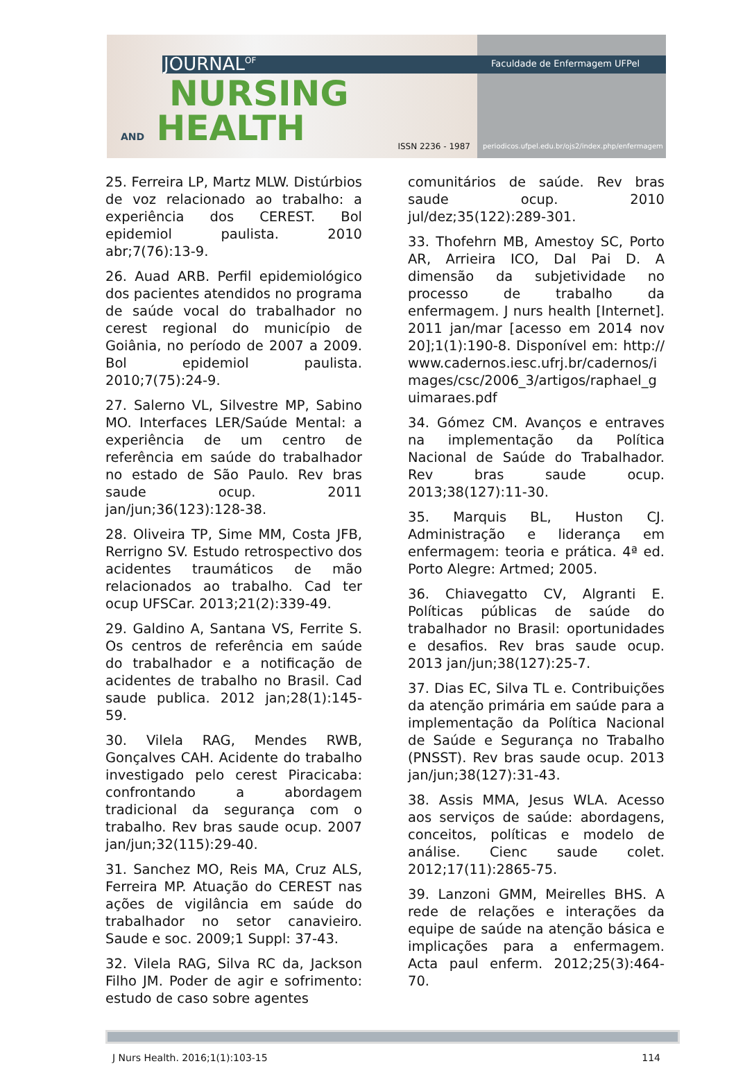JOURNAL<sup>OF</sup>
NURSING
AND HEALTH
ISSN 2236 - 1987
Faculdade de Enfermagem UFPel
periodicos.ufpel.edu.br/ojs2/index.php/enfermagem
25. Ferreira LP, Martz MLW. Distúrbios de voz relacionado ao trabalho: a experiência dos CEREST. Bol epidemiol paulista. 2010 abr;7(76):13-9.
26. Auad ARB. Perfil epidemiológico dos pacientes atendidos no programa de saúde vocal do trabalhador no cerest regional do município de Goiânia, no período de 2007 a 2009. Bol epidemiol paulista. 2010;7(75):24-9.
27. Salerno VL, Silvestre MP, Sabino MO. Interfaces LER/Saúde Mental: a experiência de um centro de referência em saúde do trabalhador no estado de São Paulo. Rev bras saude ocup. 2011 jan/jun;36(123):128-38.
28. Oliveira TP, Sime MM, Costa JFB, Rerrigno SV. Estudo retrospectivo dos acidentes traumáticos de mão relacionados ao trabalho. Cad ter ocup UFSCar. 2013;21(2):339-49.
29. Galdino A, Santana VS, Ferrite S. Os centros de referência em saúde do trabalhador e a notificação de acidentes de trabalho no Brasil. Cad saude publica. 2012 jan;28(1):145-59.
30. Vilela RAG, Mendes RWB, Gonçalves CAH. Acidente do trabalho investigado pelo cerest Piracicaba: confrontando a abordagem tradicional da segurança com o trabalho. Rev bras saude ocup. 2007 jan/jun;32(115):29-40.
31. Sanchez MO, Reis MA, Cruz ALS, Ferreira MP. Atuação do CEREST nas ações de vigilância em saúde do trabalhador no setor canavieiro. Saude e soc. 2009;1 Suppl: 37-43.
32. Vilela RAG, Silva RC da, Jackson Filho JM. Poder de agir e sofrimento: estudo de caso sobre agentes
comunitários de saúde. Rev bras saude ocup. 2010 jul/dez;35(122):289-301.
33. Thofehrn MB, Amestoy SC, Porto AR, Arrieira ICO, Dal Pai D. A dimensão da subjetividade no processo de trabalho da enfermagem. J nurs health [Internet]. 2011 jan/mar [acesso em 2014 nov 20];1(1):190-8. Disponível em: http://www.cadernos.iesc.ufrj.br/cadernos/images/csc/2006_3/artigos/raphael_guimaraes.pdf
34. Gómez CM. Avanços e entraves na implementação da Política Nacional de Saúde do Trabalhador. Rev bras saude ocup. 2013;38(127):11-30.
35. Marquis BL, Huston CJ. Administração e liderança em enfermagem: teoria e prática. 4ª ed. Porto Alegre: Artmed; 2005.
36. Chiavegatto CV, Algranti E. Políticas públicas de saúde do trabalhador no Brasil: oportunidades e desafios. Rev bras saude ocup. 2013 jan/jun;38(127):25-7.
37. Dias EC, Silva TL e. Contribuições da atenção primária em saúde para a implementação da Política Nacional de Saúde e Segurança no Trabalho (PNSST). Rev bras saude ocup. 2013 jan/jun;38(127):31-43.
38. Assis MMA, Jesus WLA. Acesso aos serviços de saúde: abordagens, conceitos, políticas e modelo de análise. Cienc saude colet. 2012;17(11):2865-75.
39. Lanzoni GMM, Meirelles BHS. A rede de relações e interações da equipe de saúde na atenção básica e implicações para a enfermagem. Acta paul enferm. 2012;25(3):464-70.
J Nurs Health. 2016;1(1):103-15 114